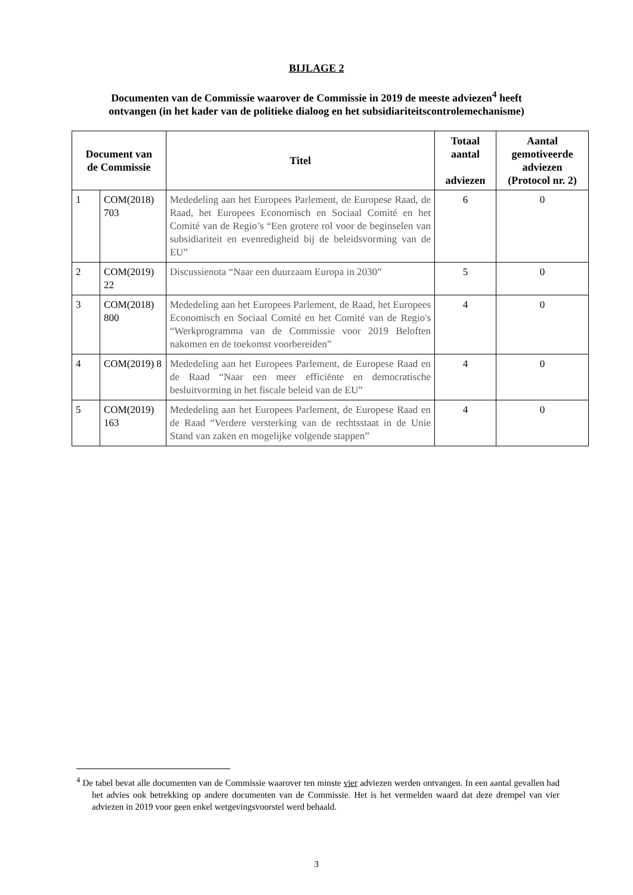BIJLAGE 2
Documenten van de Commissie waarover de Commissie in 2019 de meeste adviezen<sup>4</sup> heeft ontvangen (in het kader van de politieke dialoog en het subsidiariteitscontrolemechanisme)
| Document van de Commissie | | Titel | Totaal aantal adviezen | Aantal gemotiveerde adviezen (Protocol nr. 2) |
| --- | --- | --- | --- | --- |
| 1 | COM(2018) 703 | Mededeling aan het Europees Parlement, de Europese Raad, de Raad, het Europees Economisch en Sociaal Comité en het Comité van de Regio’s “Een grotere rol voor de beginselen van subsidiariteit en evenredigheid bij de beleidsvorming van de EU” | 6 | 0 |
| 2 | COM(2019) 22 | Discussienota “Naar een duurzaam Europa in 2030” | 5 | 0 |
| 3 | COM(2018) 800 | Mededeling aan het Europees Parlement, de Raad, het Europees Economisch en Sociaal Comité en het Comité van de Regio's “Werkprogramma van de Commissie voor 2019 Beloften nakomen en de toekomst voorbereiden” | 4 | 0 |
| 4 | COM(2019) 8 | Mededeling aan het Europees Parlement, de Europese Raad en de Raad “Naar een meer efficiënte en democratische besluitvorming in het fiscale beleid van de EU” | 4 | 0 |
| 5 | COM(2019) 163 | Mededeling aan het Europees Parlement, de Europese Raad en de Raad “Verdere versterking van de rechtsstaat in de Unie Stand van zaken en mogelijke volgende stappen” | 4 | 0 |
<sup>4</sup> De tabel bevat alle documenten van de Commissie waarover ten minste vier adviezen werden ontvangen. In een aantal gevallen had het advies ook betrekking op andere documenten van de Commissie. Het is het vermelden waard dat deze drempel van vier adviezen in 2019 voor geen enkel wetgevingsvoorstel werd behaald.
3